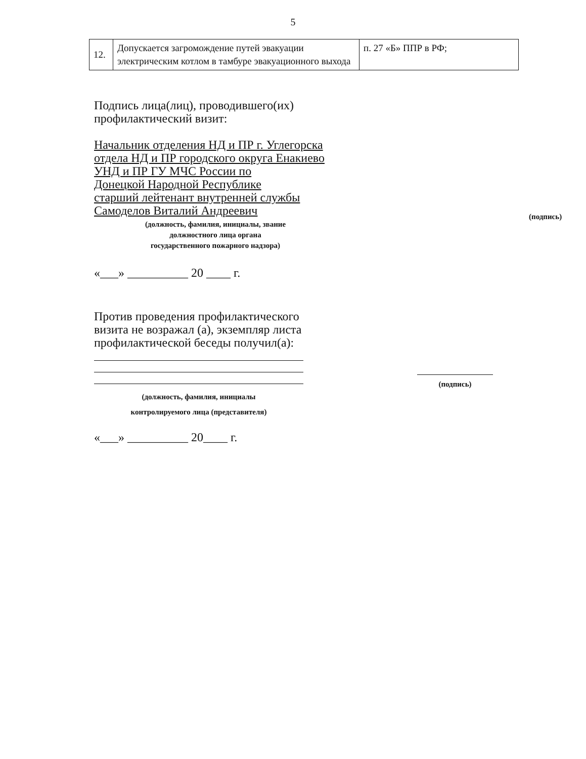5
| 12. | Допускается загромождение путей эвакуации электрическим котлом в тамбуре эвакуационного выхода | п. 27 «Б» ППР в РФ; |
Подпись лица(лиц), проводившего(их)
профилактический визит:
Начальник отделения НД и ПР г. Углегорска
отдела НД и ПР городского округа Енакиево
УНД и ПР ГУ МЧС России по
Донецкой Народной Республике
старший лейтенант внутренней службы
Самоделов Виталий Андреевич
(должность, фамилия, инициалы, звание
должностного лица органа
государственного пожарного надзора)
(подпись)
«___» __________ 20 ____ г.
Против проведения профилактического
визита не возражал (а), экземпляр листа
профилактической беседы получил(а):
(должность, фамилия, инициалы
контролируемого лица (представителя)
(подпись)
«___» __________ 20____ г.